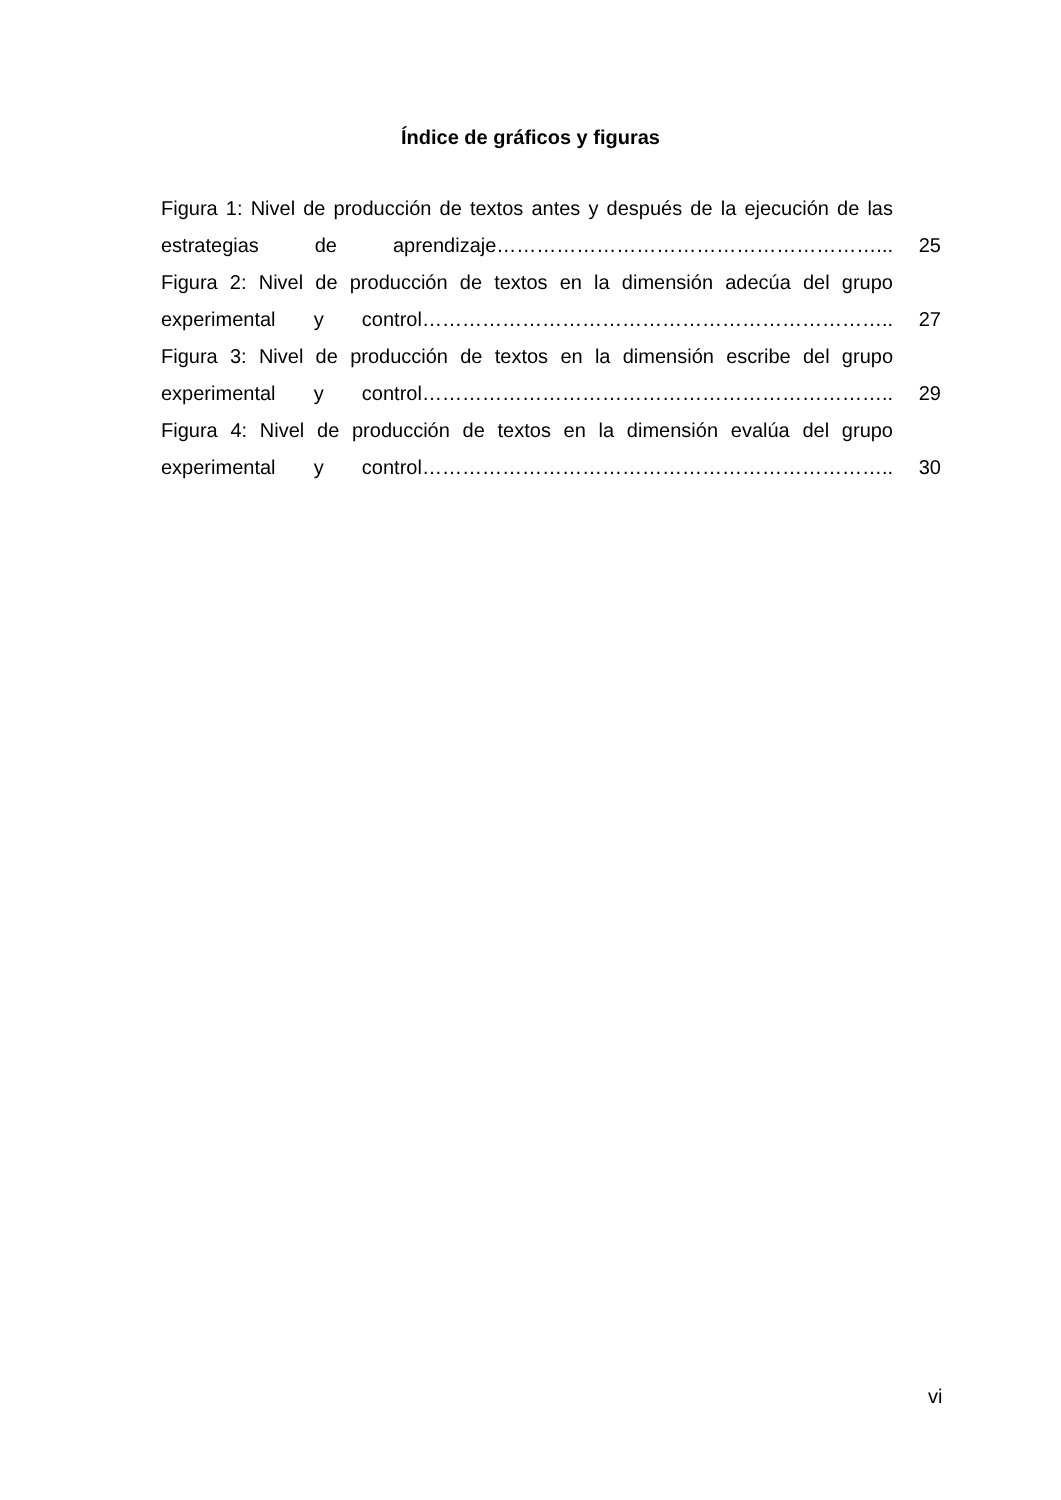Índice de gráficos y figuras
Figura 1: Nivel de producción de textos antes y después de la ejecución de las estrategias de aprendizaje…………………………………………………...
25
Figura 2: Nivel de producción de textos en la dimensión adecúa del grupo experimental y control……………………………………………………………..
27
Figura 3: Nivel de producción de textos en la dimensión escribe del grupo experimental y control……………………………………………………………..
29
Figura 4: Nivel de producción de textos en la dimensión evalúa del grupo experimental y control……………………………………………………………..
30
vi